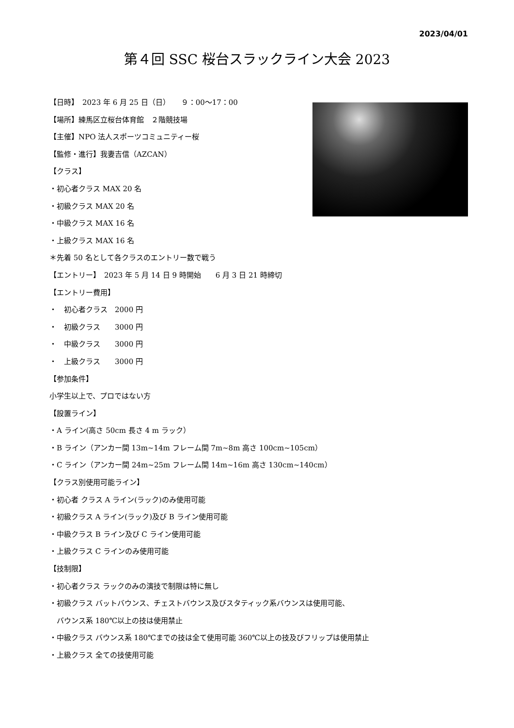2023/04/01
第４回 SSC 桜台スラックライン大会 2023
【日時】　2023 年 6 月 25 日（日）　　９：00〜17：00
【場所】練馬区立桜台体育館　２階競技場
【主催】NPO 法人スポーツコミュニティー桜
【監修・進行】我妻吉信（AZCAN）
【クラス】
・初心者クラス MAX 20 名
・初級クラス MAX 20 名
・中級クラス MAX 16 名
・上級クラス MAX 16 名
＊先着 50 名として各クラスのエントリー数で戦う
【エントリー】　2023 年 5 月 14 日 9 時開始　　6 月 3 日 21 時締切
【エントリー費用】
・　初心者クラス　2000 円
・　初級クラス　　3000 円
・　中級クラス　　3000 円
・　上級クラス　　3000 円
【参加条件】
小学生以上で、プロではない方
【設置ライン】
・A ライン(高さ 50cm 長さ 4 m ラック）
・B ライン（アンカー間 13m~14m フレーム間 7m~8m 高さ 100cm~105cm）
・C ライン（アンカー間 24m~25m フレーム間 14m~16m 高さ 130cm~140cm）
【クラス別使用可能ライン】
・初心者 クラス A ライン(ラック)のみ使用可能
・初級クラス A ライン(ラック)及び B ライン使用可能
・中級クラス B ライン及び C ライン使用可能
・上級クラス C ラインのみ使用可能
【技制限】
・初心者クラス ラックのみの演技で制限は特に無し
・初級クラス バットバウンス、チェストバウンス及びスタティック系バウンスは使用可能、
　バウンス系 180℃以上の技は使用禁止
・中級クラス バウンス系 180℃までの技は全て使用可能 360℃以上の技及びフリップは使用禁止
・上級クラス 全ての技使用可能